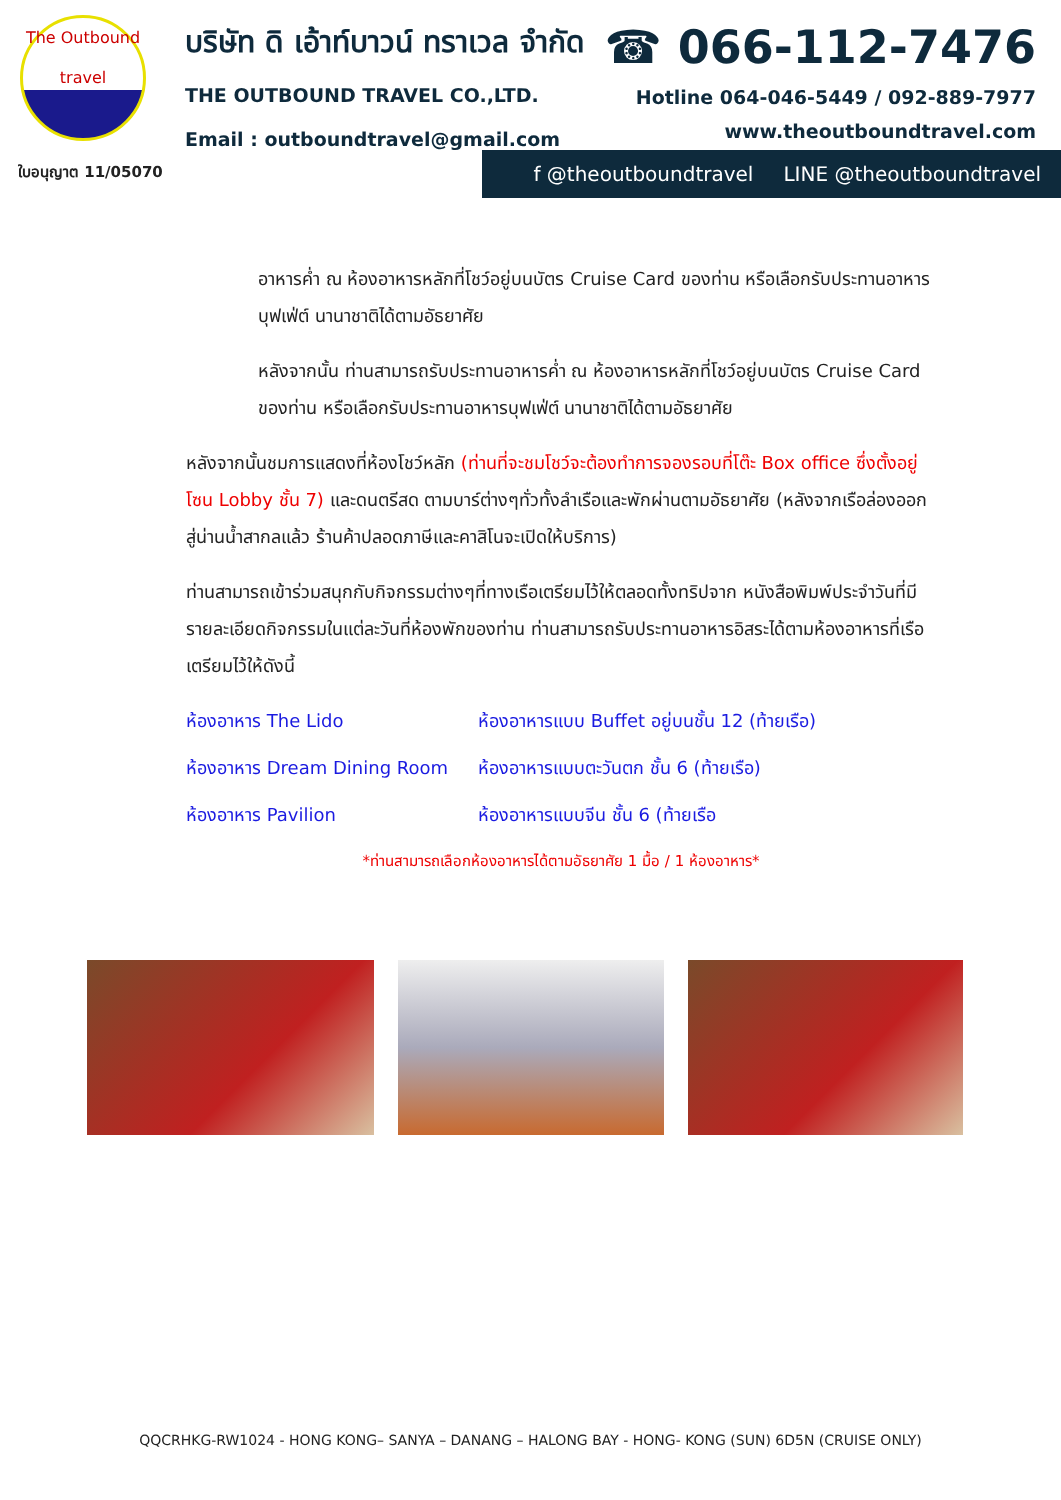The Outbound
travel
ใบอนุญาต 11/05070
บริษัท ดิ เอ้าท์บาวน์ ทราเวล จำกัด
THE OUTBOUND TRAVEL CO.,LTD.
Email : outboundtravel@gmail.com
☎ 066-112-7476
Hotline 064-046-5449 / 092-889-7977
www.theoutboundtravel.com
f @theoutboundtravel LINE @theoutboundtravel
อาหารค่ำ ณ ห้องอาหารหลักที่โชว์อยู่บนบัตร Cruise Card ของท่าน หรือเลือกรับประทานอาหารบุฟเฟ่ต์ นานาชาติได้ตามอัธยาศัย
หลังจากนั้น ท่านสามารถรับประทานอาหารค่ำ ณ ห้องอาหารหลักที่โชว์อยู่บนบัตร Cruise Card ของท่าน หรือเลือกรับประทานอาหารบุฟเฟ่ต์ นานาชาติได้ตามอัธยาศัย
หลังจากนั้นชมการแสดงที่ห้องโชว์หลัก (ท่านที่จะชมโชว์จะต้องทำการจองรอบที่โต๊ะ Box office ซึ่งตั้งอยู่โซน Lobby ชั้น 7) และดนตรีสด ตามบาร์ต่างๆทั่วทั้งลำเรือและพักผ่านตามอัธยาศัย (หลังจากเรือล่องออกสู่น่านน้ำสากลแล้ว ร้านค้าปลอดภาษีและคาสิโนจะเปิดให้บริการ)
ท่านสามารถเข้าร่วมสนุกกับกิจกรรมต่างๆที่ทางเรือเตรียมไว้ให้ตลอดทั้งทริปจาก หนังสือพิมพ์ประจำวันที่มีรายละเอียดกิจกรรมในแต่ละวันที่ห้องพักของท่าน ท่านสามารถรับประทานอาหารอิสระได้ตามห้องอาหารที่เรือเตรียมไว้ให้ดังนี้
ห้องอาหาร The Lido ห้องอาหารแบบ Buffet อยู่บนชั้น 12 (ท้ายเรือ)
ห้องอาหาร Dream Dining Room ห้องอาหารแบบตะวันตก ชั้น 6 (ท้ายเรือ)
ห้องอาหาร Pavilion ห้องอาหารแบบจีน ชั้น 6 (ท้ายเรือ
*ท่านสามารถเลือกห้องอาหารได้ตามอัธยาศัย 1 มื้อ / 1 ห้องอาหาร*
QQCRHKG-RW1024 - HONG KONG– SANYA – DANANG – HALONG BAY - HONG- KONG (SUN) 6D5N (CRUISE ONLY)